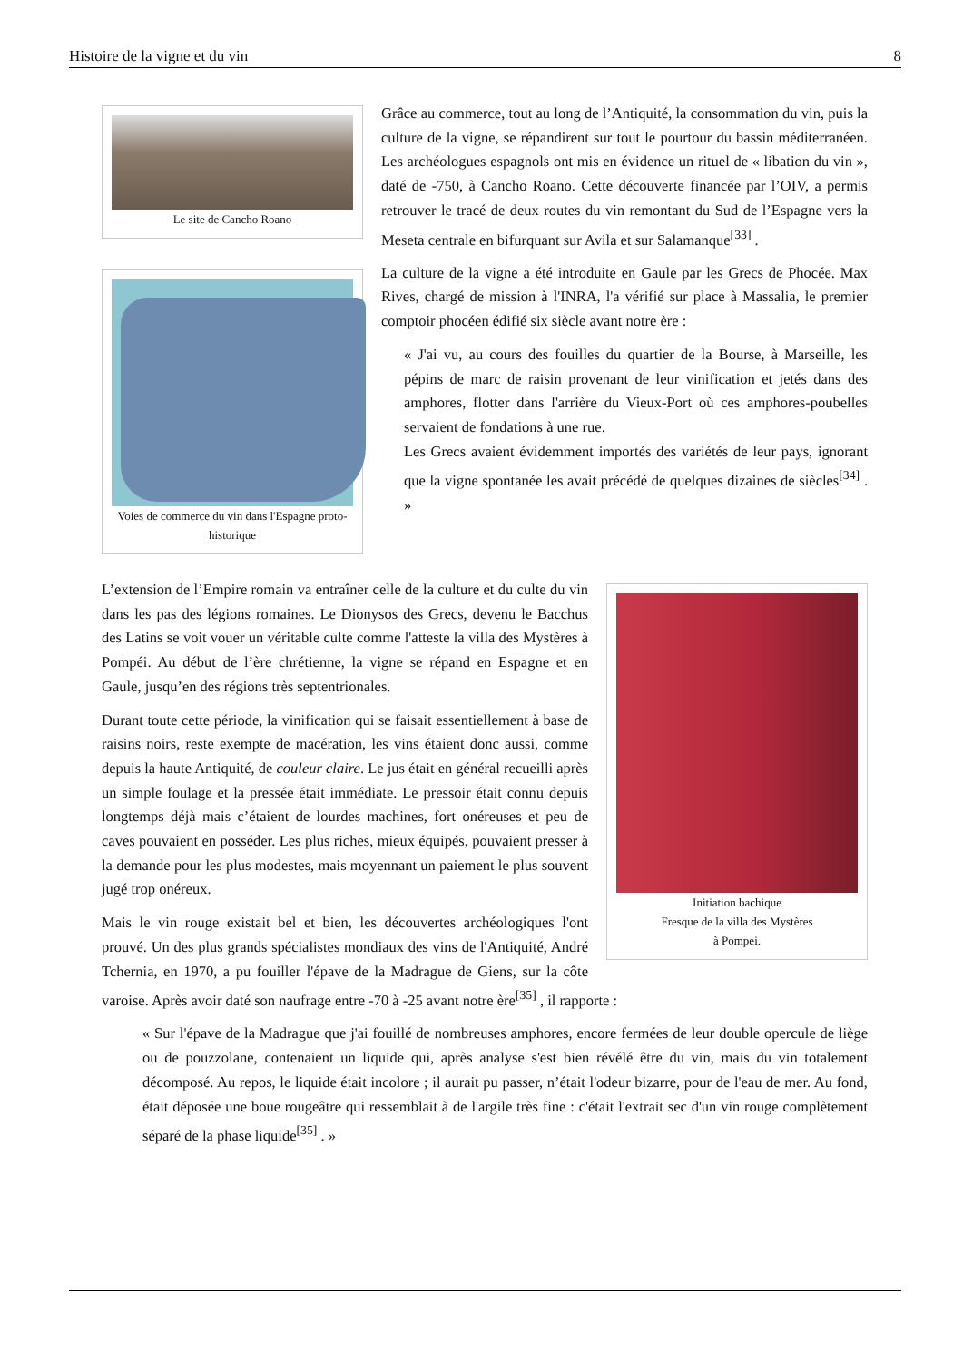Histoire de la vigne et du vin 8
Le site de Cancho Roano
Voies de commerce du vin dans l'Espagne proto-historique
Grâce au commerce, tout au long de l’Antiquité, la consommation du vin, puis la culture de la vigne, se répandirent sur tout le pourtour du bassin méditerranéen. Les archéologues espagnols ont mis en évidence un rituel de « libation du vin », daté de -750, à Cancho Roano. Cette découverte financée par l’OIV, a permis retrouver le tracé de deux routes du vin remontant du Sud de l’Espagne vers la Meseta centrale en bifurquant sur Avila et sur Salamanque<sup>[33]</sup> .
La culture de la vigne a été introduite en Gaule par les Grecs de Phocée. Max Rives, chargé de mission à l'INRA, l'a vérifié sur place à Massalia, le premier comptoir phocéen édifié six siècle avant notre ère :
« J'ai vu, au cours des fouilles du quartier de la Bourse, à Marseille, les pépins de marc de raisin provenant de leur vinification et jetés dans des amphores, flotter dans l'arrière du Vieux-Port où ces amphores-poubelles servaient de fondations à une rue.
Les Grecs avaient évidemment importés des variétés de leur pays, ignorant que la vigne spontanée les avait précédé de quelques dizaines de siècles<sup>[34]</sup> . »
Initiation bachique
Fresque de la villa des Mystères
à Pompei.
L’extension de l’Empire romain va entraîner celle de la culture et du culte du vin dans les pas des légions romaines. Le Dionysos des Grecs, devenu le Bacchus des Latins se voit vouer un véritable culte comme l'atteste la villa des Mystères à Pompéi. Au début de l’ère chrétienne, la vigne se répand en Espagne et en Gaule, jusqu’en des régions très septentrionales.
Durant toute cette période, la vinification qui se faisait essentiellement à base de raisins noirs, reste exempte de macération, les vins étaient donc aussi, comme depuis la haute Antiquité, de couleur claire. Le jus était en général recueilli après un simple foulage et la pressée était immédiate. Le pressoir était connu depuis longtemps déjà mais c’étaient de lourdes machines, fort onéreuses et peu de caves pouvaient en posséder. Les plus riches, mieux équipés, pouvaient presser à la demande pour les plus modestes, mais moyennant un paiement le plus souvent jugé trop onéreux.
Mais le vin rouge existait bel et bien, les découvertes archéologiques l'ont prouvé. Un des plus grands spécialistes mondiaux des vins de l'Antiquité, André Tchernia, en 1970, a pu fouiller l'épave de la Madrague de Giens, sur la côte varoise. Après avoir daté son naufrage entre -70 à -25 avant notre ère<sup>[35]</sup> , il rapporte :
« Sur l'épave de la Madrague que j'ai fouillé de nombreuses amphores, encore fermées de leur double opercule de liège ou de pouzzolane, contenaient un liquide qui, après analyse s'est bien révélé être du vin, mais du vin totalement décomposé. Au repos, le liquide était incolore ; il aurait pu passer, n’était l'odeur bizarre, pour de l'eau de mer. Au fond, était déposée une boue rougeâtre qui ressemblait à de l'argile très fine : c'était l'extrait sec d'un vin rouge complètement séparé de la phase liquide<sup>[35]</sup> . »